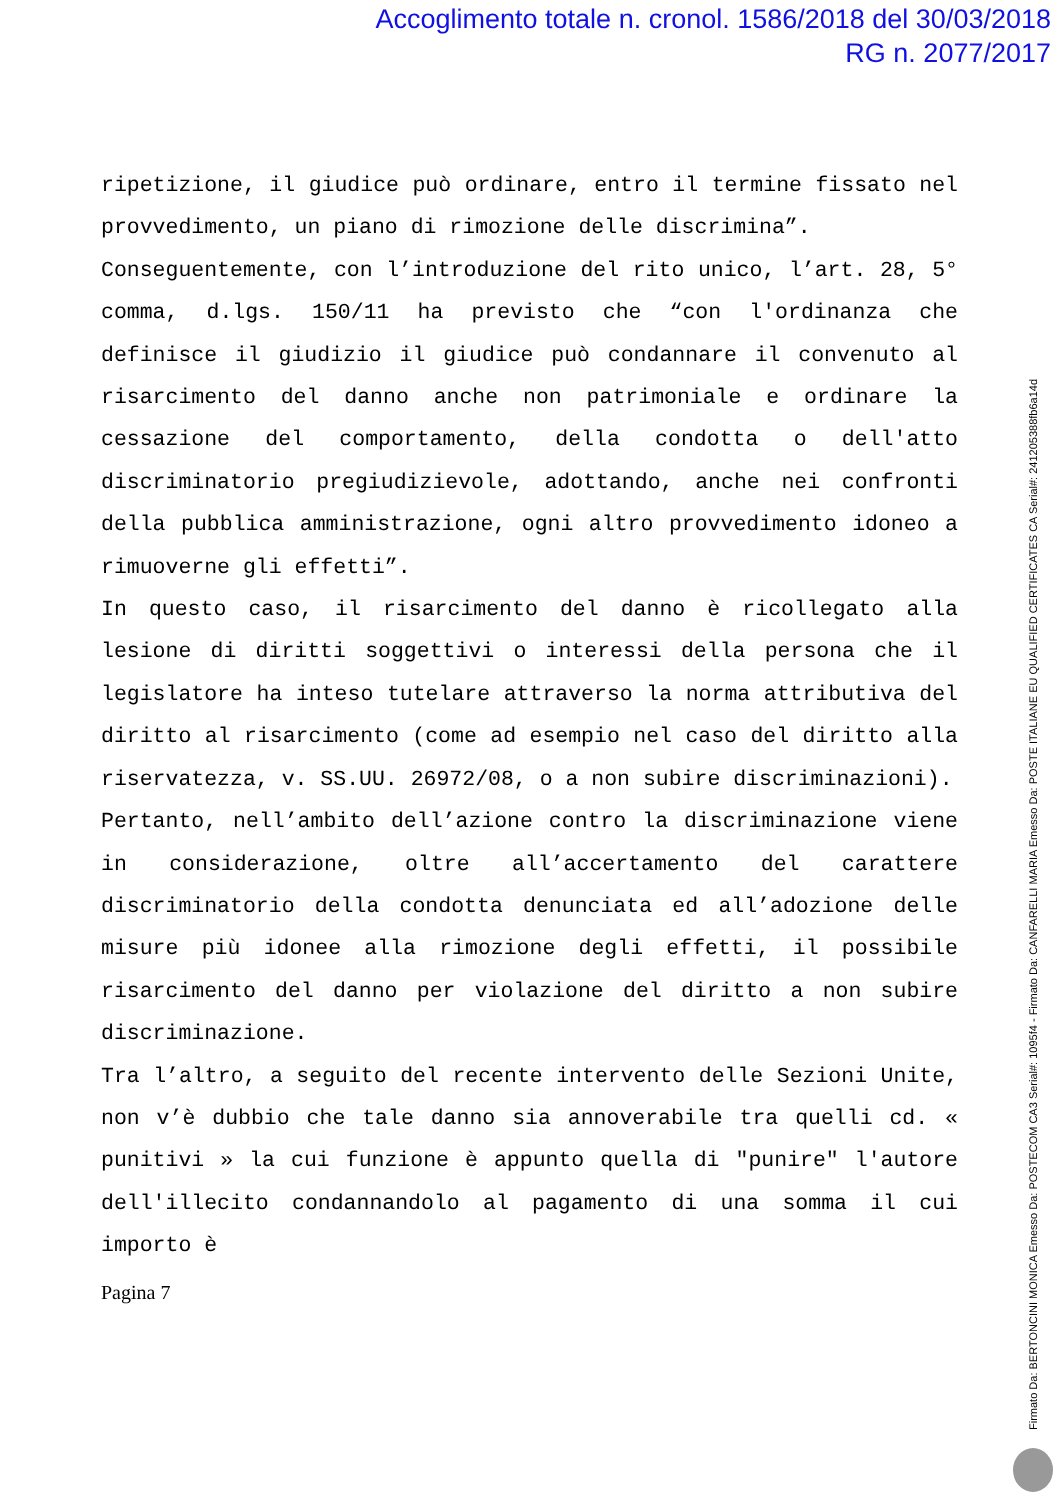Accoglimento totale n. cronol. 1586/2018 del 30/03/2018
RG n. 2077/2017
ripetizione, il giudice può ordinare, entro il termine fissato nel provvedimento, un piano di rimozione delle discrimina”.
Conseguentemente, con l’introduzione del rito unico, l’art. 28, 5° comma, d.lgs. 150/11 ha previsto che “con l'ordinanza che definisce il giudizio il giudice può condannare il convenuto al risarcimento del danno anche non patrimoniale e ordinare la cessazione del comportamento, della condotta o dell'atto discriminatorio pregiudizievole, adottando, anche nei confronti della pubblica amministrazione, ogni altro provvedimento idoneo a rimuoverne gli effetti”.
In questo caso, il risarcimento del danno è ricollegato alla lesione di diritti soggettivi o interessi della persona che il legislatore ha inteso tutelare attraverso la norma attributiva del diritto al risarcimento (come ad esempio nel caso del diritto alla riservatezza, v. SS.UU. 26972/08, o a non subire discriminazioni).
Pertanto, nell’ambito dell’azione contro la discriminazione viene in considerazione, oltre all’accertamento del carattere discriminatorio della condotta denunciata ed all’adozione delle misure più idonee alla rimozione degli effetti, il possibile risarcimento del danno per violazione del diritto a non subire discriminazione.
Tra l’altro, a seguito del recente intervento delle Sezioni Unite, non v’è dubbio che tale danno sia annoverabile tra quelli cd. « punitivi » la cui funzione è appunto quella di "punire" l'autore dell'illecito condannandolo al pagamento di una somma il cui importo è
Pagina 7
Firmato Da: BERTONCINI MONICA Emesso Da: POSTECOM CA3 Serial#: 1095f4 - Firmato Da: CANFARELLI MARIA Emesso Da: POSTE ITALIANE EU QUALIFIED CERTIFICATES CA Serial#: 2412053​88fb6a14d